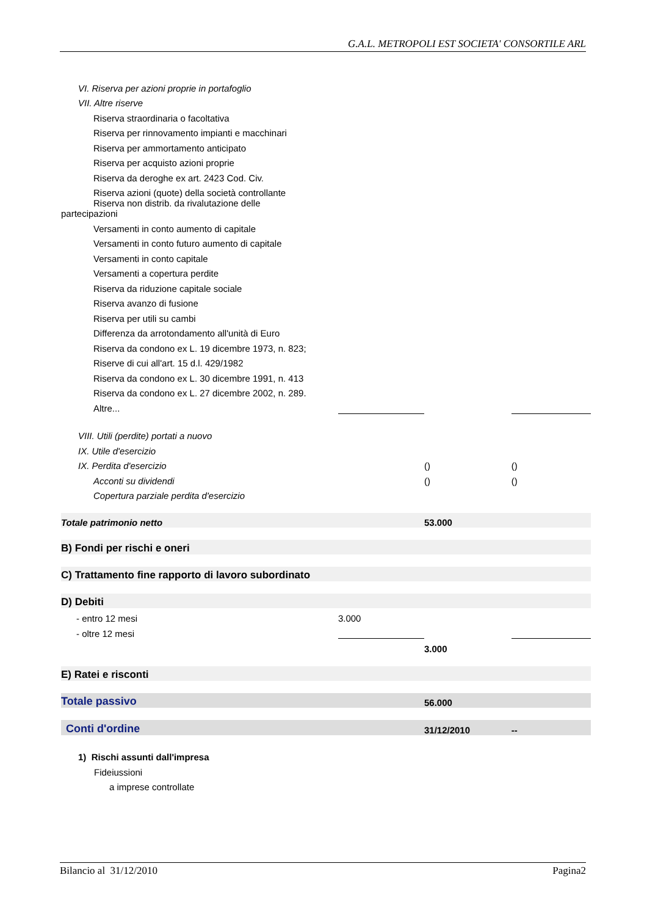G.A.L. METROPOLI EST SOCIETA' CONSORTILE ARL
| VI. Riserva per azioni proprie in portafoglio | | | |
| VII. Altre riserve | | | |
| Riserva straordinaria o facoltativa | | | |
| Riserva per rinnovamento impianti e macchinari | | | |
| Riserva per ammortamento anticipato | | | |
| Riserva per acquisto azioni proprie | | | |
| Riserva da deroghe ex art. 2423 Cod. Civ. | | | |
| Riserva azioni (quote) della società controllante | | | |
| Riserva non distrib. da rivalutazione delle partecipazioni | | | |
| Versamenti in conto aumento di capitale | | | |
| Versamenti in conto futuro aumento di capitale | | | |
| Versamenti in conto capitale | | | |
| Versamenti a copertura perdite | | | |
| Riserva da riduzione capitale sociale | | | |
| Riserva avanzo di fusione | | | |
| Riserva per utili su cambi | | | |
| Differenza da arrotondamento all'unità di Euro | | | |
| Riserva da condono ex L. 19 dicembre 1973, n. 823; | | | |
| Riserve di cui all'art. 15 d.l. 429/1982 | | | |
| Riserva da condono ex L. 30 dicembre 1991, n. 413 | | | |
| Riserva da condono ex L. 27 dicembre 2002, n. 289. | | | |
| Altre... | | | |
| VIII. Utili (perdite) portati a nuovo | | | |
| IX. Utile d'esercizio | | | |
| IX. Perdita d'esercizio | | () | () |
| Acconti su dividendi | | () | () |
| Copertura parziale perdita d'esercizio | | | |
| Totale patrimonio netto | | 53.000 | |
| B) Fondi per rischi e oneri | | | |
| C) Trattamento fine rapporto di lavoro subordinato | | | |
| D) Debiti | | | |
| - entro 12 mesi | 3.000 | | |
| - oltre 12 mesi | | | |
| | | 3.000 | |
| E) Ratei e risconti | | | |
| Totale passivo | | 56.000 | |
| Conti d'ordine | | 31/12/2010 | -- |
| 1) Rischi assunti dall'impresa | | | |
| Fideiussioni | | | |
| a imprese controllate | | | |
Bilancio al 31/12/2010 Pagina2